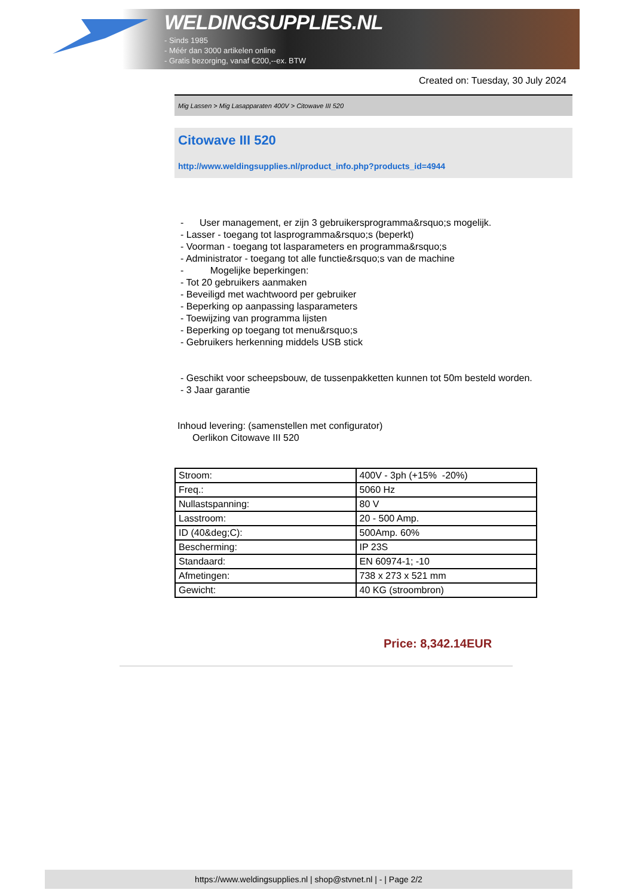WELDINGSUPPLIES.NL
- Sinds 1985
- Méér dan 3000 artikelen online
- Gratis bezorging, vanaf €200,--ex. BTW
Created on: Tuesday, 30 July 2024
Mig Lassen > Mig Lasapparaten 400V > Citowave III 520
Citowave III 520
http://www.weldingsupplies.nl/product_info.php?products_id=4944
- User management, er zijn 3 gebruikersprogramma&rsquo;s mogelijk.
- Lasser - toegang tot lasprogramma&rsquo;s (beperkt)
- Voorman - toegang tot lasparameters en programma&rsquo;s
- Administrator - toegang tot alle functie&rsquo;s van de machine
- Mogelijke beperkingen:
- Tot 20 gebruikers aanmaken
- Beveiligd met wachtwoord per gebruiker
- Beperking op aanpassing lasparameters
- Toewijzing van programma lijsten
- Beperking op toegang tot menu&rsquo;s
- Gebruikers herkenning middels USB stick
- Geschikt voor scheepsbouw, de tussenpakketten kunnen tot 50m besteld worden.
- 3 Jaar garantie
Inhoud levering: (samenstellen met configurator)
Oerlikon Citowave III 520
| Stroom: | 400V - 3ph (+15% -20%) |
| Freq.: | 5060 Hz |
| Nullastspanning: | 80 V |
| Lasstroom: | 20 - 500 Amp. |
| ID (40&deg;C): | 500Amp. 60% |
| Bescherming: | IP 23S |
| Standaard: | EN 60974-1; -10 |
| Afmetingen: | 738 x 273 x 521 mm |
| Gewicht: | 40 KG (stroombron) |
Price: 8,342.14EUR
https://www.weldingsupplies.nl | shop@stvnet.nl | - | Page 2/2